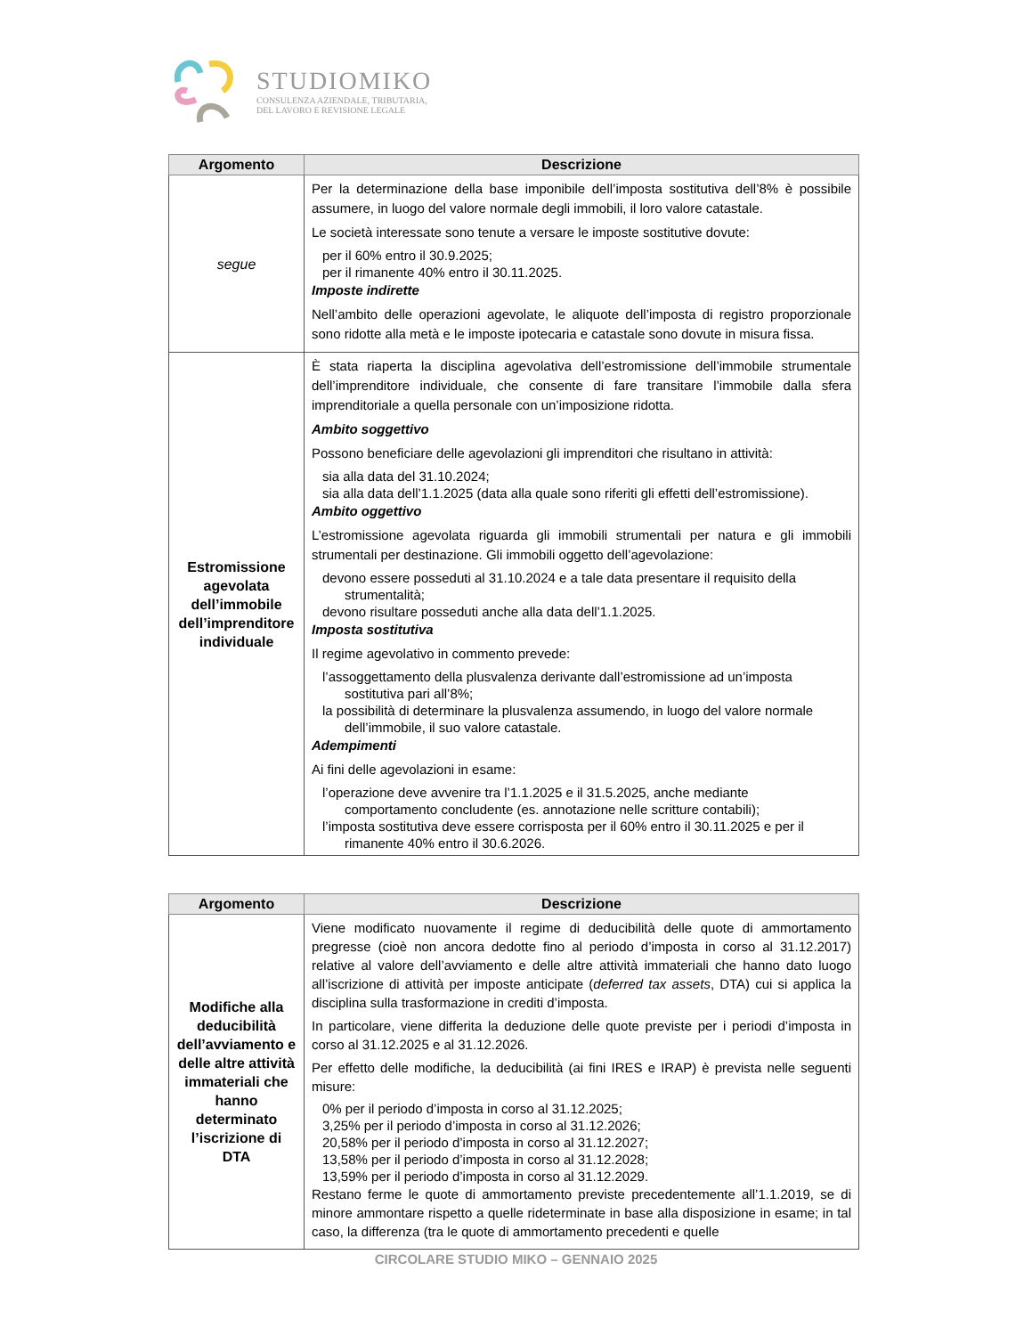STUDIOMIKO
CONSULENZA AZIENDALE, TRIBUTARIA,
DEL LAVORO E REVISIONE LEGALE
| Argomento | Descrizione |
| --- | --- |
| segue | Per la determinazione della base imponibile dell’imposta sostitutiva dell’8% è possibile assumere, in luogo del valore normale degli immobili, il loro valore catastale. Le società interessate sono tenute a versare le imposte sostitutive dovute: per il 60% entro il 30.9.2025; per il rimanente 40% entro il 30.11.2025. Imposte indirette Nell’ambito delle operazioni agevolate, le aliquote dell’imposta di registro proporzionale sono ridotte alla metà e le imposte ipotecaria e catastale sono dovute in misura fissa. |
| Estromissione agevolata dell’immobile dell’imprenditore individuale | È stata riaperta la disciplina agevolativa dell’estromissione dell’immobile strumentale dell’imprenditore individuale, che consente di fare transitare l’immobile dalla sfera imprenditoriale a quella personale con un’imposizione ridotta. Ambito soggettivo Possono beneficiare delle agevolazioni gli imprenditori che risultano in attività: sia alla data del 31.10.2024; sia alla data dell’1.1.2025 (data alla quale sono riferiti gli effetti dell’estromissione). Ambito oggettivo L’estromissione agevolata riguarda gli immobili strumentali per natura e gli immobili strumentali per destinazione. Gli immobili oggetto dell’agevolazione: devono essere posseduti al 31.10.2024 e a tale data presentare il requisito della strumentalità; devono risultare posseduti anche alla data dell’1.1.2025. Imposta sostitutiva Il regime agevolativo in commento prevede: l’assoggettamento della plusvalenza derivante dall’estromissione ad un’imposta sostitutiva pari all’8%; la possibilità di determinare la plusvalenza assumendo, in luogo del valore normale dell’immobile, il suo valore catastale. Adempimenti Ai fini delle agevolazioni in esame: l’operazione deve avvenire tra l’1.1.2025 e il 31.5.2025, anche mediante comportamento concludente (es. annotazione nelle scritture contabili); l’imposta sostitutiva deve essere corrisposta per il 60% entro il 30.11.2025 e per il rimanente 40% entro il 30.6.2026. |
| Argomento | Descrizione |
| --- | --- |
| Modifiche alla deducibilità dell’avviamento e delle altre attività immateriali che hanno determinato l’iscrizione di DTA | Viene modificato nuovamente il regime di deducibilità delle quote di ammortamento pregresse (cioè non ancora dedotte fino al periodo d’imposta in corso al 31.12.2017) relative al valore dell’avviamento e delle altre attività immateriali che hanno dato luogo all’iscrizione di attività per imposte anticipate ( deferred tax assets , DTA) cui si applica la disciplina sulla trasformazione in crediti d’imposta. In particolare, viene differita la deduzione delle quote previste per i periodi d’imposta in corso al 31.12.2025 e al 31.12.2026. Per effetto delle modifiche, la deducibilità (ai fini IRES e IRAP) è prevista nelle seguenti misure: 0% per il periodo d’imposta in corso al 31.12.2025; 3,25% per il periodo d’imposta in corso al 31.12.2026; 20,58% per il periodo d’imposta in corso al 31.12.2027; 13,58% per il periodo d’imposta in corso al 31.12.2028; 13,59% per il periodo d’imposta in corso al 31.12.2029. Restano ferme le quote di ammortamento previste precedentemente all’1.1.2019, se di minore ammontare rispetto a quelle rideterminate in base alla disposizione in esame; in tal caso, la differenza (tra le quote di ammortamento precedenti e quelle |
CIRCOLARE STUDIO MIKO – GENNAIO 2025